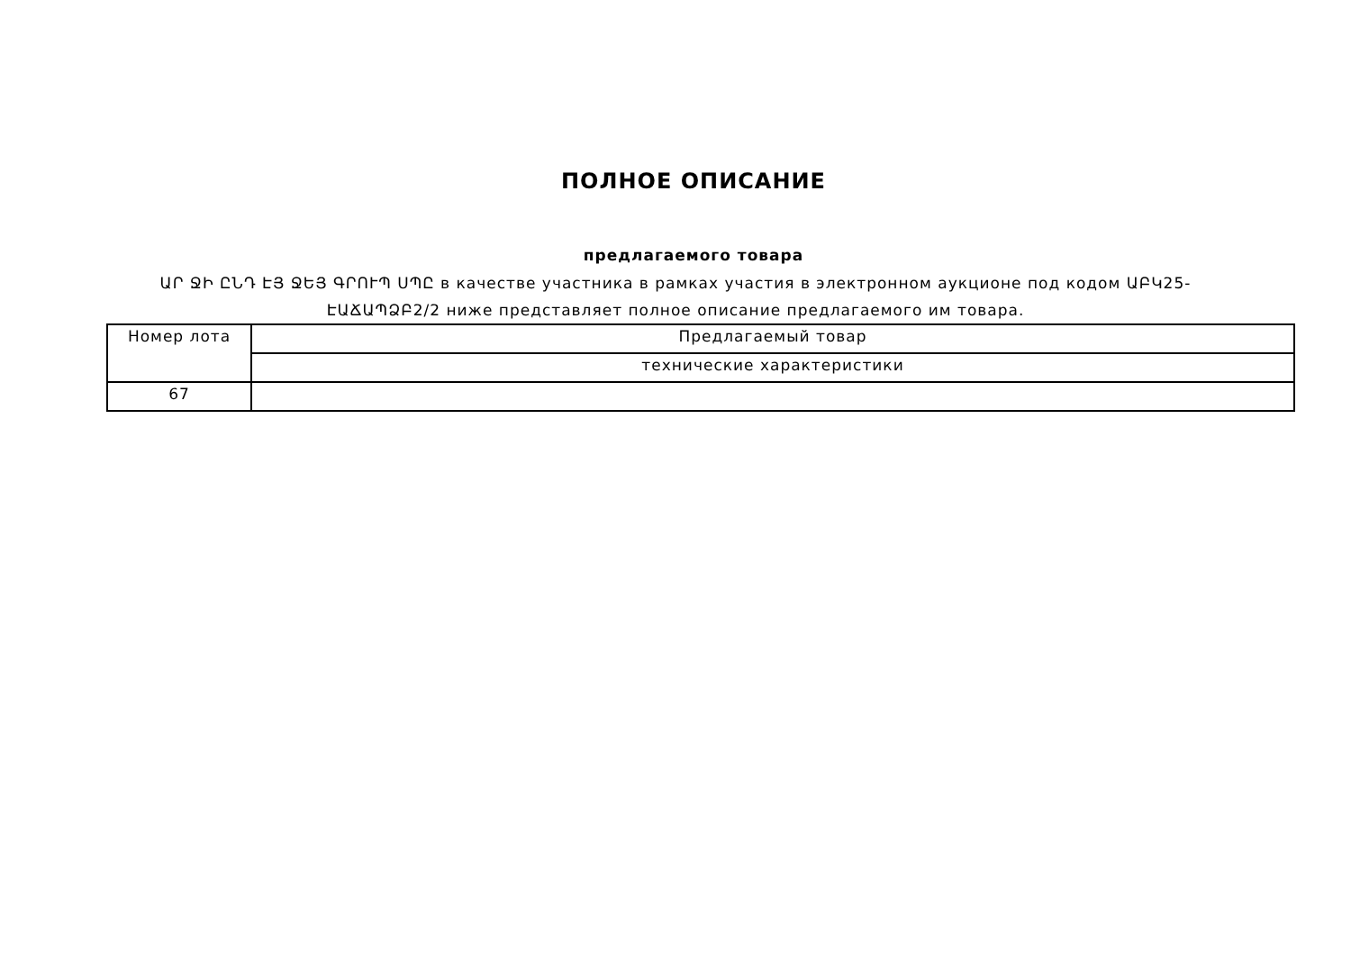ПОЛНОЕ ОПИСАНИЕ
предлагаемого товара
ԱՐ ՋԻ ԸՆԴ ԷՅ ՋԵՅ ԳՐՈՒՊ ՍՊԸ в качестве участника в рамках участия в электронном аукционе под кодом ԱԲԿ25-ԷԱՃԱՊՁԲ2/2 ниже представляет полное описание предлагаемого им товара.
| Номер лота | Предлагаемый товар |
| | технические характеристики |
| 67 | |